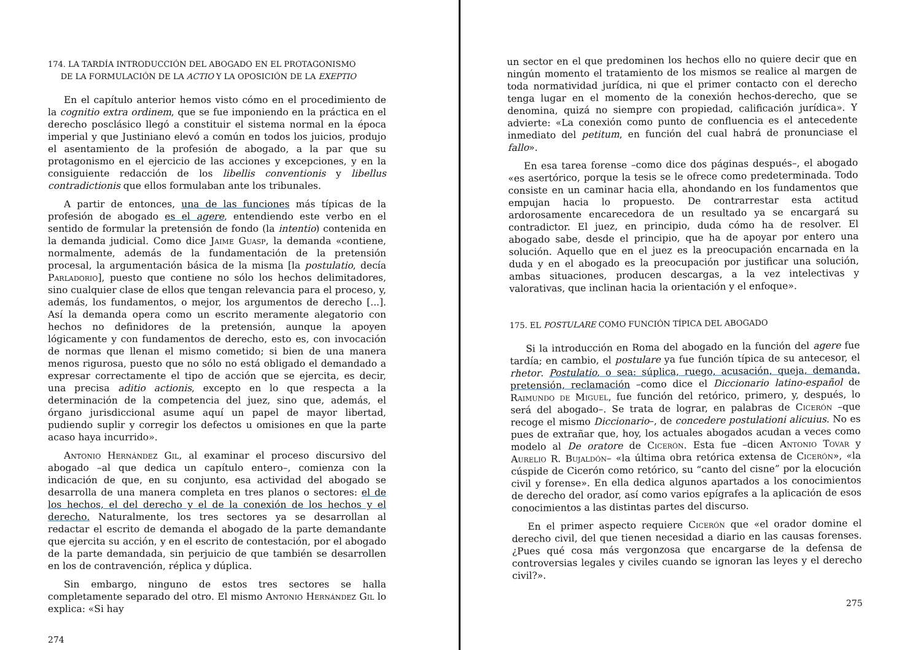174. LA TARDÍA INTRODUCCIÓN DEL ABOGADO EN EL PROTAGONISMO
DE LA FORMULACIÓN DE LA ACTIO Y LA OPOSICIÓN DE LA EXEPTIO
En el capítulo anterior hemos visto cómo en el procedimiento de la cognitio extra ordinem, que se fue imponiendo en la práctica en el derecho posclásico llegó a constituir el sistema normal en la época imperial y que Justiniano elevó a común en todos los juicios, produjo el asentamiento de la profesión de abogado, a la par que su protagonismo en el ejercicio de las acciones y excepciones, y en la consiguiente redacción de los libellis conventionis y libellus contradictionis que ellos formulaban ante los tribunales.
A partir de entonces, una de las funciones más típicas de la profesión de abogado es el agere, entendiendo este verbo en el sentido de formular la pretensión de fondo (la intentio) contenida en la demanda judicial. Como dice Jaime Guasp, la demanda «contiene, normalmente, además de la fundamentación de la pretensión procesal, la argumentación básica de la misma [la postulatio, decía Parladorio], puesto que contiene no sólo los hechos delimitadores, sino cualquier clase de ellos que tengan relevancia para el proceso, y, además, los fundamentos, o mejor, los argumentos de derecho [...]. Así la demanda opera como un escrito meramente alegatorio con hechos no definidores de la pretensión, aunque la apoyen lógicamente y con fundamentos de derecho, esto es, con invocación de normas que llenan el mismo cometido; si bien de una manera menos rigurosa, puesto que no sólo no está obligado el demandado a expresar correctamente el tipo de acción que se ejercita, es decir, una precisa aditio actionis, excepto en lo que respecta a la determinación de la competencia del juez, sino que, además, el órgano jurisdiccional asume aquí un papel de mayor libertad, pudiendo suplir y corregir los defectos u omisiones en que la parte acaso haya incurrido».
Antonio Hernández Gil, al examinar el proceso discursivo del abogado –al que dedica un capítulo entero–, comienza con la indicación de que, en su conjunto, esa actividad del abogado se desarrolla de una manera completa en tres planos o sectores: el de los hechos, el del derecho y el de la conexión de los hechos y el derecho. Naturalmente, los tres sectores ya se desarrollan al redactar el escrito de demanda el abogado de la parte demandante que ejercita su acción, y en el escrito de contestación, por el abogado de la parte demandada, sin perjuicio de que también se desarrollen en los de contravención, réplica y dúplica.
Sin embargo, ninguno de estos tres sectores se halla completamente separado del otro. El mismo Antonio Hernández Gil lo explica: «Si hay
274
un sector en el que predominen los hechos ello no quiere decir que en ningún momento el tratamiento de los mismos se realice al margen de toda normatividad jurídica, ni que el primer contacto con el derecho tenga lugar en el momento de la conexión hechos-derecho, que se denomina, quizá no siempre con propiedad, calificación jurídica». Y advierte: «La conexión como punto de confluencia es el antecedente inmediato del petitum, en función del cual habrá de pronunciase el fallo».
En esa tarea forense –como dice dos páginas después–, el abogado «es asertórico, porque la tesis se le ofrece como predeterminada. Todo consiste en un caminar hacia ella, ahondando en los fundamentos que empujan hacia lo propuesto. De contrarrestar esta actitud ardorosamente encarecedora de un resultado ya se encargará su contradictor. El juez, en principio, duda cómo ha de resolver. El abogado sabe, desde el principio, que ha de apoyar por entero una solución. Aquello que en el juez es la preocupación encarnada en la duda y en el abogado es la preocupación por justificar una solución, ambas situaciones, producen descargas, a la vez intelectivas y valorativas, que inclinan hacia la orientación y el enfoque».
175. EL POSTULARE COMO FUNCIÓN TÍPICA DEL ABOGADO
Si la introducción en Roma del abogado en la función del agere fue tardía; en cambio, el postulare ya fue función típica de su antecesor, el rhetor. Postulatio, o sea: súplica, ruego, acusación, queja, demanda, pretensión, reclamación –como dice el Diccionario latino-español de Raimundo de Miguel, fue función del retórico, primero, y, después, lo será del abogado–. Se trata de lograr, en palabras de Cicerón –que recoge el mismo Diccionario–, de concedere postulationi alicuius. No es pues de extrañar que, hoy, los actuales abogados acudan a veces como modelo al De oratore de Cicerón. Esta fue –dicen Antonio Tovar y Aurelio R. Bujaldón– «la última obra retórica extensa de Cicerón», «la cúspide de Cicerón como retórico, su “canto del cisne” por la elocución civil y forense». En ella dedica algunos apartados a los conocimientos de derecho del orador, así como varios epígrafes a la aplicación de esos conocimientos a las distintas partes del discurso.
En el primer aspecto requiere Cicerón que «el orador domine el derecho civil, del que tienen necesidad a diario en las causas forenses. ¿Pues qué cosa más vergonzosa que encargarse de la defensa de controversias legales y civiles cuando se ignoran las leyes y el derecho civil?».
275